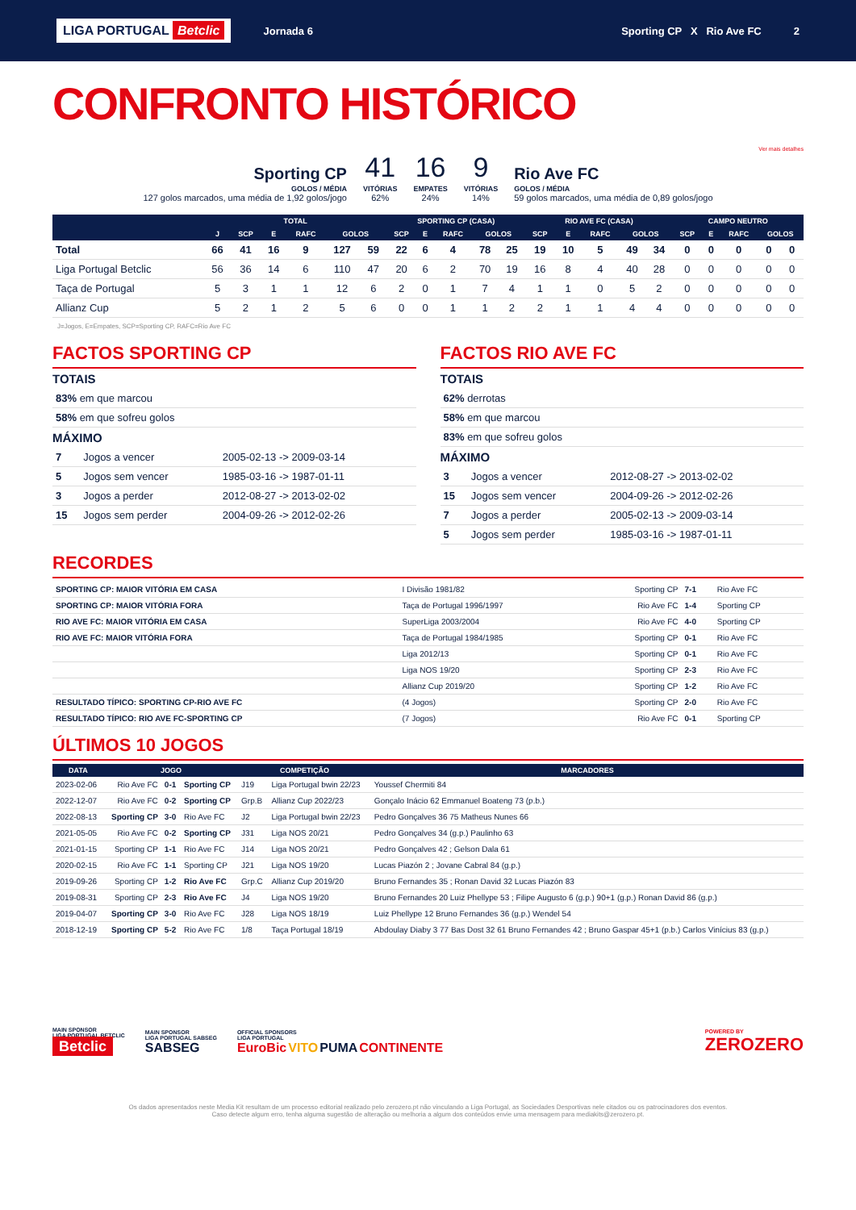LIGA PORTUGAL Betclic
Jornada 6 Sporting CP X Rio Ave FC 2
CONFRONTO HISTÓRICO
Ver mais detalhes
Sporting CP
GOLOS / MÉDIA
127 golos marcados, uma média de 1,92 golos/jogo
41
VITÓRIAS
62%
16
EMPATES
24%
9
VITÓRIAS
14%
Rio Ave FC
GOLOS / MÉDIA
59 golos marcados, uma média de 0,89 golos/jogo
| | TOTAL | | | | | | SPORTING CP (CASA) | | | | | RIO AVE FC (CASA) | | | | | CAMPO NEUTRO | | | | |
| --- | --- | --- | --- | --- | --- | --- | --- | --- | --- | --- | --- | --- | --- | --- | --- | --- | --- | --- | --- | --- | --- |
| | J | SCP | E | RAFC | GOLOS | | SCP | E | RAFC | GOLOS | | SCP | E | RAFC | GOLOS | | SCP | E | RAFC | GOLOS | |
| Total | 66 | 41 | 16 | 9 | 127 | 59 | 22 | 6 | 4 | 78 | 25 | 19 | 10 | 5 | 49 | 34 | 0 | 0 | 0 | 0 | 0 |
| Liga Portugal Betclic | 56 | 36 | 14 | 6 | 110 | 47 | 20 | 6 | 2 | 70 | 19 | 16 | 8 | 4 | 40 | 28 | 0 | 0 | 0 | 0 | 0 |
| Taça de Portugal | 5 | 3 | 1 | 1 | 12 | 6 | 2 | 0 | 1 | 7 | 4 | 1 | 1 | 0 | 5 | 2 | 0 | 0 | 0 | 0 | 0 |
| Allianz Cup | 5 | 2 | 1 | 2 | 5 | 6 | 0 | 0 | 1 | 1 | 2 | 2 | 1 | 1 | 4 | 4 | 0 | 0 | 0 | 0 | 0 |
J=Jogos, E=Empates, SCP=Sporting CP, RAFC=Rio Ave FC
FACTOS SPORTING CP
TOTAIS
| 83% em que marcou |
| 58% em que sofreu golos |
MÁXIMO
| 7 | Jogos a vencer | 2005-02-13 -> 2009-03-14 |
| 5 | Jogos sem vencer | 1985-03-16 -> 1987-01-11 |
| 3 | Jogos a perder | 2012-08-27 -> 2013-02-02 |
| 15 | Jogos sem perder | 2004-09-26 -> 2012-02-26 |
FACTOS RIO AVE FC
TOTAIS
| 62% derrotas |
| 58% em que marcou |
| 83% em que sofreu golos |
MÁXIMO
| 3 | Jogos a vencer | 2012-08-27 -> 2013-02-02 |
| 15 | Jogos sem vencer | 2004-09-26 -> 2012-02-26 |
| 7 | Jogos a perder | 2005-02-13 -> 2009-03-14 |
| 5 | Jogos sem perder | 1985-03-16 -> 1987-01-11 |
RECORDES
| SPORTING CP: MAIOR VITÓRIA EM CASA | I Divisão 1981/82 | Sporting CP | 7-1 | Rio Ave FC |
| SPORTING CP: MAIOR VITÓRIA FORA | Taça de Portugal 1996/1997 | Rio Ave FC | 1-4 | Sporting CP |
| RIO AVE FC: MAIOR VITÓRIA EM CASA | SuperLiga 2003/2004 | Rio Ave FC | 4-0 | Sporting CP |
| RIO AVE FC: MAIOR VITÓRIA FORA | Taça de Portugal 1984/1985 | Sporting CP | 0-1 | Rio Ave FC |
| | Liga 2012/13 | Sporting CP | 0-1 | Rio Ave FC |
| | Liga NOS 19/20 | Sporting CP | 2-3 | Rio Ave FC |
| | Allianz Cup 2019/20 | Sporting CP | 1-2 | Rio Ave FC |
| RESULTADO TÍPICO: SPORTING CP-RIO AVE FC | (4 Jogos) | Sporting CP | 2-0 | Rio Ave FC |
| RESULTADO TÍPICO: RIO AVE FC-SPORTING CP | (7 Jogos) | Rio Ave FC | 0-1 | Sporting CP |
ÚLTIMOS 10 JOGOS
| DATA | JOGO | | | COMPETIÇÃO | | MARCADORES |
| --- | --- | --- | --- | --- | --- | --- |
| 2023-02-06 | Rio Ave FC | 0-1 | Sporting CP | J19 | Liga Portugal bwin 22/23 | Youssef Chermiti 84 |
| 2022-12-07 | Rio Ave FC | 0-2 | Sporting CP | Grp.B | Allianz Cup 2022/23 | Gonçalo Inácio 62 Emmanuel Boateng 73 (p.b.) |
| 2022-08-13 | Sporting CP | 3-0 | Rio Ave FC | J2 | Liga Portugal bwin 22/23 | Pedro Gonçalves 36 75 Matheus Nunes 66 |
| 2021-05-05 | Rio Ave FC | 0-2 | Sporting CP | J31 | Liga NOS 20/21 | Pedro Gonçalves 34 (g.p.) Paulinho 63 |
| 2021-01-15 | Sporting CP | 1-1 | Rio Ave FC | J14 | Liga NOS 20/21 | Pedro Gonçalves 42 ; Gelson Dala 61 |
| 2020-02-15 | Rio Ave FC | 1-1 | Sporting CP | J21 | Liga NOS 19/20 | Lucas Piazón 2 ; Jovane Cabral 84 (g.p.) |
| 2019-09-26 | Sporting CP | 1-2 | Rio Ave FC | Grp.C | Allianz Cup 2019/20 | Bruno Fernandes 35 ; Ronan David 32 Lucas Piazón 83 |
| 2019-08-31 | Sporting CP | 2-3 | Rio Ave FC | J4 | Liga NOS 19/20 | Bruno Fernandes 20 Luiz Phellype 53 ; Filipe Augusto 6 (g.p.) 90+1 (g.p.) Ronan David 86 (g.p.) |
| 2019-04-07 | Sporting CP | 3-0 | Rio Ave FC | J28 | Liga NOS 18/19 | Luiz Phellype 12 Bruno Fernandes 36 (g.p.) Wendel 54 |
| 2018-12-19 | Sporting CP | 5-2 | Rio Ave FC | 1/8 | Taça Portugal 18/19 | Abdoulay Diaby 3 77 Bas Dost 32 61 Bruno Fernandes 42 ; Bruno Gaspar 45+1 (p.b.) Carlos Vinícius 83 (g.p.) |
MAIN SPONSOR
LIGA PORTUGAL BETCLIC
Betclic
MAIN SPONSOR
LIGA PORTUGAL SABSEG
SABSEG
OFFICIAL SPONSORS
LIGA PORTUGAL
EuroBic VITO PUMA CONTINENTE
POWERED BY
ZEROZERO
Os dados apresentados neste Media Kit resultam de um processo editorial realizado pelo zerozero.pt não vinculando a Liga Portugal, as Sociedades Desportivas nele citados ou os patrocinadores dos eventos.
Caso detecte algum erro, tenha alguma sugestão de alteração ou melhoria a algum dos conteúdos envie uma mensagem para mediakits@zerozero.pt.